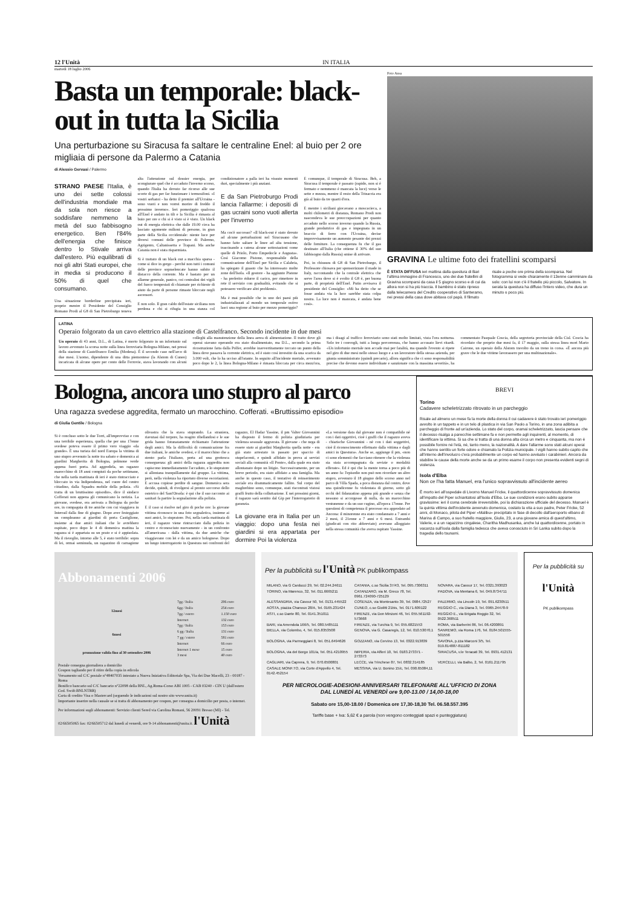12 l'Unità IN ITALIA
martedì 18 luglio 2006
Basta un temporale: black-out in tutta la Sicilia
Una perturbazione su Siracusa fa saltare le centraline Enel: al buio per 2 ore migliaia di persone da Palermo a Catania
di Alessio Gervasi / Palermo
STRANO PAESE l'Italia, è uno dei sette colossi dell'industria mondiale ma da sola non riesce a soddisfare nemmeno la metà del suo fabbisogno energetico. Ben l'84% dell'energia che finisce dentro lo Stivale arriva dall'estero. Più equilibrati di noi gli altri Stati europei, che in media si producono il 50% di quel che consumano.
Una situazione borderline precipitata ieri, proprio mentre il Presidente del Consiglio Romano Prodi al G8 di San Pietroburgo teneva alta l'attenzione sul dossier energia, per scongiurare quel che è accaduto l'inverno scorso, quando l'Italia ha dovuto far ricorso alle sue scorte di gas per far funzionare i termosifoni. «I vostri serbatoi - ha detto il premier all'Ucraina - sono vuoti e non vorrei morire di freddo il prossimo inverno». Ieri pomeriggio qualcosa all'Enel è andato in tilt e la Sicilia è rimasta al buio per ore e chi si è visto si è visto. Un black out di energia elettrica che dalle 19.00 circa ha lasciato sgomente milioni di persone, in gran parte della Sicilia occidentale: niente luce per diversi comuni delle province di Palermo, Agrigento, Caltanissetta e Trapani. Ma anche Catania non è stata risparmiata.
Si è trattato di un black out a macchia sparsa - come si dice in gergo - perché non tutti i comuni delle province sopraelencate hanno subito il distacco della corrente. Ma è bastato per un allarme generale, panico, coi centralini dei vigili del fuoco tempestati di chiamate per richieste di aiuto da parte di persone rimaste bloccate negli ascensori.
E non solo. Il gran caldo dell'estate siciliana non perdona e chi si rifugia in una stanza col condizionatore a palla ieri ha vissuto momenti duri, specialmente i più anziani.
E da San Pietroburgo Prodi lancia l'allarme: i depositi di gas ucraini sono vuoti allerta per l'inverno
Ma cos'è successo? «Il black-out è stato dovuto ad alcune perturbazioni nel Siracusano che hanno fatto saltare le linee ad alta tensione, trascinando a catena alcune sottostazioni come quelle di Priolo, Porto Empedocle e Augusta». Così Giacomo Pistone, responsabile della comunicazione dell'Enel per Sicilia e Calabria, ha spiegato il guasto che ha interessato molte zone dell'Isola. «Il gestore - ha aggiunto Pistone - ha preferito ridurre il carico, per rimettere in rete il servizio con gradualità, evitando che si potessero verificare altri problemi».
Ma è mai possibile che in uno dei paesi più industrializzati al mondo un temporale estivo lasci una regione al buio per mezzo pomeriggio? E comunque, il temporale di Siracusa. Beh, a Siracusa il temporale è passato (rapido, non si è fermato e nemmeno è mancata la luce) verso le sette e mezza, mentre il resto della Trinacria era già al buio da tre quarti d'ora.
E mentre i siciliani giocavano a moscacieca, a molti chilometri di distanza, Romano Prodi non nascondeva le sue preoccupazioni per quanto accaduto nello scorso inverno quando la Russia, grande produttrice di gas e impegnata in un braccio di ferro con l'Ucraina, decise improvvisamente un aumento pesante dei prezzi delle forniture. La conseguenza fu che il gas destinato all'Italia (che ottiene il 30% del suo fabbisogno dalla Russia) smise di arrivare.
Poi, in chiusura di G8 di San Pietroburgo, il Professore chiosava per sponsorizzare il made in Italy, raccontando che la centrale elettrica che serve l'area dove si è svolto il G8 è, per buona parte, di proprietà dell'Enel. Putin avvisava il presidente del Consiglio: «Mi ha detto che se fosse andata via la luce sarebbe stata colpa nostra. La luce non è mancata, è andata bene così».
Foto Ansa
GRAVINA Le ultime foto dei fratellini scomparsi
È STATA DIFFUSA ieri mattina dalla questura di Bari l'ultima immagine di Francesco, uno dei due fratellini di Gravina scomparsi da casa il 5 giugno scorso e di cui da allora non si ha più traccia. Il bambino è stato ripreso dalla telecamera del Credito cooperativo di Santeramo, nei pressi della casa dove abitava col papà. Il filmato risale a poche ore prima della scomparsa. Nel fotogramma si vede chiaramente il 13enne camminare da solo: con lui non c'è il fratello più piccolo, Salvatore. In serata la questura ha diffuso l'intero video, che dura un minuto o poco più.
LATINA
Operaio folgorato da un cavo elettrico alla stazione di Castelfranco. Secondo incidente in due mesi
Un operaio di 43 anni, D.L., di Latina, è morto folgorato in un infortunio sul lavoro avvenuto la scorsa notte sulla linea ferroviaria Bologna-Milano, nei pressi della stazione di Castelfranco Emilia (Modena). È il secondo caso nell'arco di due mesi. L'uomo, dipendente di una ditta piemontese (la Alstom di Cuneo) incaricata di alcune opere per conto delle Ferrovie, stava lavorando con alcuni colleghi alla manutenzione della linea aerea di alimentazione. Il tratto dove gli operai stavano operando era stato disalimentato, ma D.L., secondo la prima ricostruzione fatta dalla Polfer, avrebbe inavvertitamente toccato un punto della linea dove passava la corrente elettrica, ed è stato così investito da una scarica da 3.000 volt, che lo ha ucciso all'istante. In seguito all'incidente mortale, avvenuto poco dopo le 2, la linea Bologna-Milano è rimasta bloccata per circa mezz'ora, ma i disagi al traffico ferroviario sono stati molto limitati, vista l'ora notturna. Solo tre i convogli, tutti a lunga percorrenza, che hanno accusato lievi ritardi. «Un infortunio mortale non accade mai per fatalità, ma quando l'evento si ripete nel giro di due mesi nello stesso luogo e a un lavoratore della stessa azienda, per giunta somministrato (quindi precario), allora significa che ci sono responsabilità precise che devono essere individuate e sanzionate con la massima severità», ha commentato Pasquale Coscia, della segreteria provinciale della Cisl. Coscia ha ricordato che proprio due mesi fa, il 17 maggio, sulla stessa linea morì Mario Cairone, un operaio della Alstom travolto da un treno in corsa. «È ancora più grave che le due vittime lavorassero per una multinazionale».
Bologna, ancora uno stupro al parco
Una ragazza svedese aggredita, fermato un marocchino. Cofferati. «Bruttissimo episodio»
di Giulia Gentile / Bologna
Si è concluso sotto le due Torri, all'improvviso e con una terribile esperienza, quella che per una 17enne svedese poteva essere il primo vero viaggio «da grande». È una turista del nord Europa la vittima di uno stupro avvenuto la notte tra sabato e domenica ai giardini Margherita di Bologna, polmone verde appena fuori porta. Ad aggredirla, un ragazzo marocchino di 18 anni compiuti da poche settimane, che nella tarda mattinata di ieri è stato rintracciato e bloccato in via Indipendenza, nel cuore del centro cittadino, dalla Squadra mobile della polizia. «Si tratta di un bruttissimo episodio», dice il sindaco Cofferati non appena gli comunicano la notizia. La giovane, svedese, era arrivata a Bologna da poche ore, in compagnia di tre amiche con cui viaggiava in Interrail dalla fine di giugno. Dopo aver festeggiato un compleanno ai giardini di porta Castiglione, insieme ai due amici italiani che le avrebbero ospitate, poco dopo le 4 di domenica mattina la ragazza si è appartata su un prato e si è appisolata. Ma il risveglio, intorno alle 5, è stato terribile: sopra di lei, ormai seminuda, un ragazzino di carnagione olivastra che la stava stuprando. La straniera, riavutasi dal torpore, ha reagito ribellandosi e le sue grida hanno fotunatamente richiamato l'attenzione degli amici. Ma la difficoltà di comunicazione fra due italiani, le amiche svedesi, e il marocchino che a stento parla l'italiano, porta ad una grottesca conseguenza: gli amici della ragazza aggredita non capiscono immediatamente l'accaduto, e lo stupratore si allontana tranquillamente dal gruppo. La vittima, però, nella violenza ha riportato diverse escoriazioni. E accusa copiose perdite di sangue. Domenica sera decide, quindi, di rivolgersi al pronto soccorso dello ostetrico del Sant'Orsola: è qui che il suo racconto ai sanitari fa partire la segnalazione alla polizia.
E il caso si risolve nel giro di poche ore: la giovane vittima riconosce in una foto segnaletica, insieme ai suoi amici, lo stupratore. Poi, nella tarda mattinata di ieri, il ragazzo viene rintracciato dalla polizia in centro e riconosciuto nuovamente - in un confronto all'americana - dalla vittima, da due amiche che viaggiavano con lei e da un amico bolognese. Dopo un lungo interrogatorio in Questura nei confronti del ragazzo, El Hadar Yassine, il pm Valter Giovannini ha disposto il fermo di polizia giudiziaria per violenza sessuale aggravata. Il giovane - che nega di essere stato ai giardini Margherita quella notte - era già stato arrestato in passato per spaccio di stupefacenti, e quindi affidato in prova ai servizi sociali alla comunità «Il Ponte», dalla quale era stato allontanato dopo un litigio. Successivamente, per un breve periodo, era stato affidato a una famiglia. Ma anche in questo caso, il tentativo di reinserimento sociale era drammaticamente fallito. Sul corpo del maghrebino sono, comunque, stati riscontrati vistosi graffi frutto della colluttazione. E nei prossimi giorni, il ragazzo sarà sentito dal Gip per l'interrogatorio di garanzia.
La giovane era in Italia per un viaggio: dopo una festa nei giardini si era appartata per dormire Poi la violenza
«La versione data dal giovane non è compatibile nè con i dati oggettivi, cioè i graffi che il ragazzo aveva - chiarische Giovannini - nè con i dati soggettivi, cioè il riconoscimento effettuato dalla vittima e dagli amici in Questura». Anche se, aggiunge il pm, «non ci sono elementi che facciano ritenere che la violenza sia stata accompagnata da sevizie o modalità efferate». Ed è qui che la mente torna a poco più di un anno fa: l'episodio non può non ricordare un altro stupro, avvenuto il 18 giugno dello scorso anno nel parco di Villa Spada, a poca distanza dal centro, dove una quindicenne fu violentata di giorno, sotto gli occhi del fidanzatino appena più grande e senza che nessuno si accorgesse di nulla, da un marocchino ventunenne e da un suo cugino, all'epoca 17enne. Per questioni di competenza il processo era approdato ad Ancona: il minorenne era stato condannato a 7 anni e 2 mesi, il 21enne a 7 anni e 6 mesi. Entrambi (giudicati con rito abbreviato) avevano alloggiato nella stessa comunità che aveva ospitato Yassine.
BREVI
Torino
Cadavere scheletrizzato ritrovato in un parcheggio
Risale ad almeno un mese fa la morte della donna il cui cadavere è stato trovato ieri pomeriggio avvolto in un tappeto e in un telo di plastica in via San Paolo a Torino, in una zona adibita a parcheggio di fronte ad un'azienda. Lo stato del corpo, oramai scheletrizzato, lascia pensare che il decesso risalga a parecchie settimane fa e non permette agli inquirenti, al momento, di identificare la vittima. Si sa che si tratta di una donna alta circa un metro e cinquanta, ma non è possibile fornire né l'età, né, tanto meno, la nazionalità. A dare l'allarme sono stati alcuni operai che hanno sentito un forte odore e chiamato la Polizia municipale. I vigili hanno subito capito che all'interno dell'involucro c'era probabilmente un corpo ed hanno avvisato i carabinieri. Ancora da stabilire le cause della morte anche se da un primo esame il corpo non presenta evidenti segni di violenza.
Isola d'Elba
Non ce l'ha fatta Manuel, era l'unico sopravvissuto all'incidente aereo
È morto ieri all'ospedale di Livorno Manuel Fricke, il quattordicenne sopravvissuto domenica all'impatto del Piper schiantatosi all'Isola d'Elba. Le sue condizioni erano subito apparse gravissime: ieri il coma cerebrale irreversibile, poi la dichiarazione ufficiale del decesso. Manuel è la quinta vittima dell'incidente avvenuto domenica, costato la vita a suo padre, Peter Fricke, 52 anni, di Monaco, pilota del Piper «Malibu» precipitato in fase di decollo dall'aeroporto elbano di Marina di Campo, a suo fratello maggiore, Giulio, 23, a una giovane amica di quest'ultimo, Valerie, e a un ragazzino cingalese, Charitha Madhusanka, anche lui quattordicenne, portato in vacanza sull'isola dalla famiglia tedesca che aveva conosciuto in Sri Lanka subito dopo la tragedia dello tsunami.
Abbonamenti 2006
| 12mesi | 7gg / Italia | 296 euro |
| | 6gg / Italia | 254 euro |
| | 7gg / estero | 1.150 euro |
| | Internet | 132 euro |
| 6mesi | 7gg / Italia | 153 euro |
| | 6 gg / Italia | 131 euro |
| | 7 gg / estero | 581 euro |
| | Internet | 66 euro |
| promozione valida fino al 30 settembre 2006 | Internet 1 mese | 15 euro |
| | 3 mesi | 40 euro |
Postale consegna giornaliera a domicilio
Coupon tagliando per il ritiro della copia in edicola
Versamento sul C/C postale n°48407035 intestato a Nuova Iniziativa Editoriale Spa, Via dei Due Macelli, 23 - 00187 - Roma
Bonifico bancario sul C/C bancario n°22098 della BNL, Ag.Roma-Corso ABI 1005 - CAB 03240 - CIN U (dall'estero Cod. Swift:BNLNTRR)
Carta di credito Visa o Mastercard (seguendo le indicazioni sul nostro sito www.unita.it)
Importante inserire nella causale se si tratta di abbonamento per coupon, per consegna a domicilio per posta, o internet.
Per informazioni sugli abbonamenti: Servizio clienti Sered via Carolina Romani, 56 20091 Bresso (MI) - Tel. 02/66505065 fax: 02/66505712 dal lunedì al venerdì, ore 9-14 abbonamenti@unita.it. l'Unità
Per la pubblicità su l'Unità PK publikompass
| MILANO, via G Carducci 29, Tel. 02.244.24611 | CATANIA, c.so Sicilia 37/43, Tel. 095.7306311 | NOVARA, via Cavour 17, Tel. 0321.393023 |
| TORINO, via Marenco, 32, Tel. 011.6665211 | CATANZARO, via M. Greco 78, Tel. 0961.724090-725129 | PADOVA, via Mentana 6, Tel. 049.8734711 |
| ALESSANDRIA, via Cavour 50, Tel. 0131.445522 | COSENZA, via Montesanto 39, Tel. 0984.72527 | PALERMO, via Lincoln 19, Tel. 091.6230511 |
| AOSTA, piazza Chanoux 28/A, Tel. 0165.231424 | CUNEO, c.so Giolitti 21bis, Tel. 0171.609122 | REGGIO C., via Diana 3, Tel. 0965.24478-9 |
| ASTI, c.so Dante 80, Tel. 0141.351011 | FIRENZE, via Don Minzoni 46, Tel. 055.561192-573668 | REGGIO E., via Brigata Reggio 32, Tel. 0522.368511 |
| BARI, via Amendola 166/5, Tel. 080.5485111 | FIRENZE, via Turchia 9, Tel. 055.6821553 | ROMA, via Barberini 86, Tel. 06.4200891 |
| BIELLA, via Colombo, 4, Tel. 015.8353508 | GENOVA, via G. Casaregis, 12, Tel. 010.53070,1 | SANREMO, via Roma 176, Tel. 0184.501555-501556 |
| BOLOGNA, via Parmeggiani 8, Tel. 051.6494626 | GOZZANO, via Cervino 13, Tel. 0322.913839 | SAVONA, p.zza Marconi 3/5, Tel. 019.814887-811182 |
| BOLOGNA, via del Borgo 101/a, Tel. 051.4210955 | IMPERIA, via Alfieri 10, Tel. 0183.273371 - 273373 | SIRACUSA, v.le Teracati 39, Tel. 0931.412131 |
| CAGLIARI, via Caprera, 9, Tel. 070.6500801 | LECCE, via Trinchese 87, Tel. 0832.314185 | VERCELLI, via Balbo, 2, Tel. 0161.211795 |
| CASALE MONF.TO, via Corte d'Appello 4, Tel. 0142.452154 | MESSINA, via U. Bonino 15/c, Tel. 090.65084,11 | |
PER NECROLOGIE-ADESIONI-ANNIVERSARI TELEFONARE ALL'UFFICIO DI ZONA
DAL LUNEDÌ AL VENERDÌ ore 9,00-13.00 / 14,00-18,00
Sabato ore 15,00-18.00 / Domenica ore 17,30-18,30 Tel. 06.58.557.395
Tariffe base + Iva: 5,62 € a parola (non vengono conteggiati spazi e punteggiatura)
Per la pubblicità su
l'Unità
PK publikompass